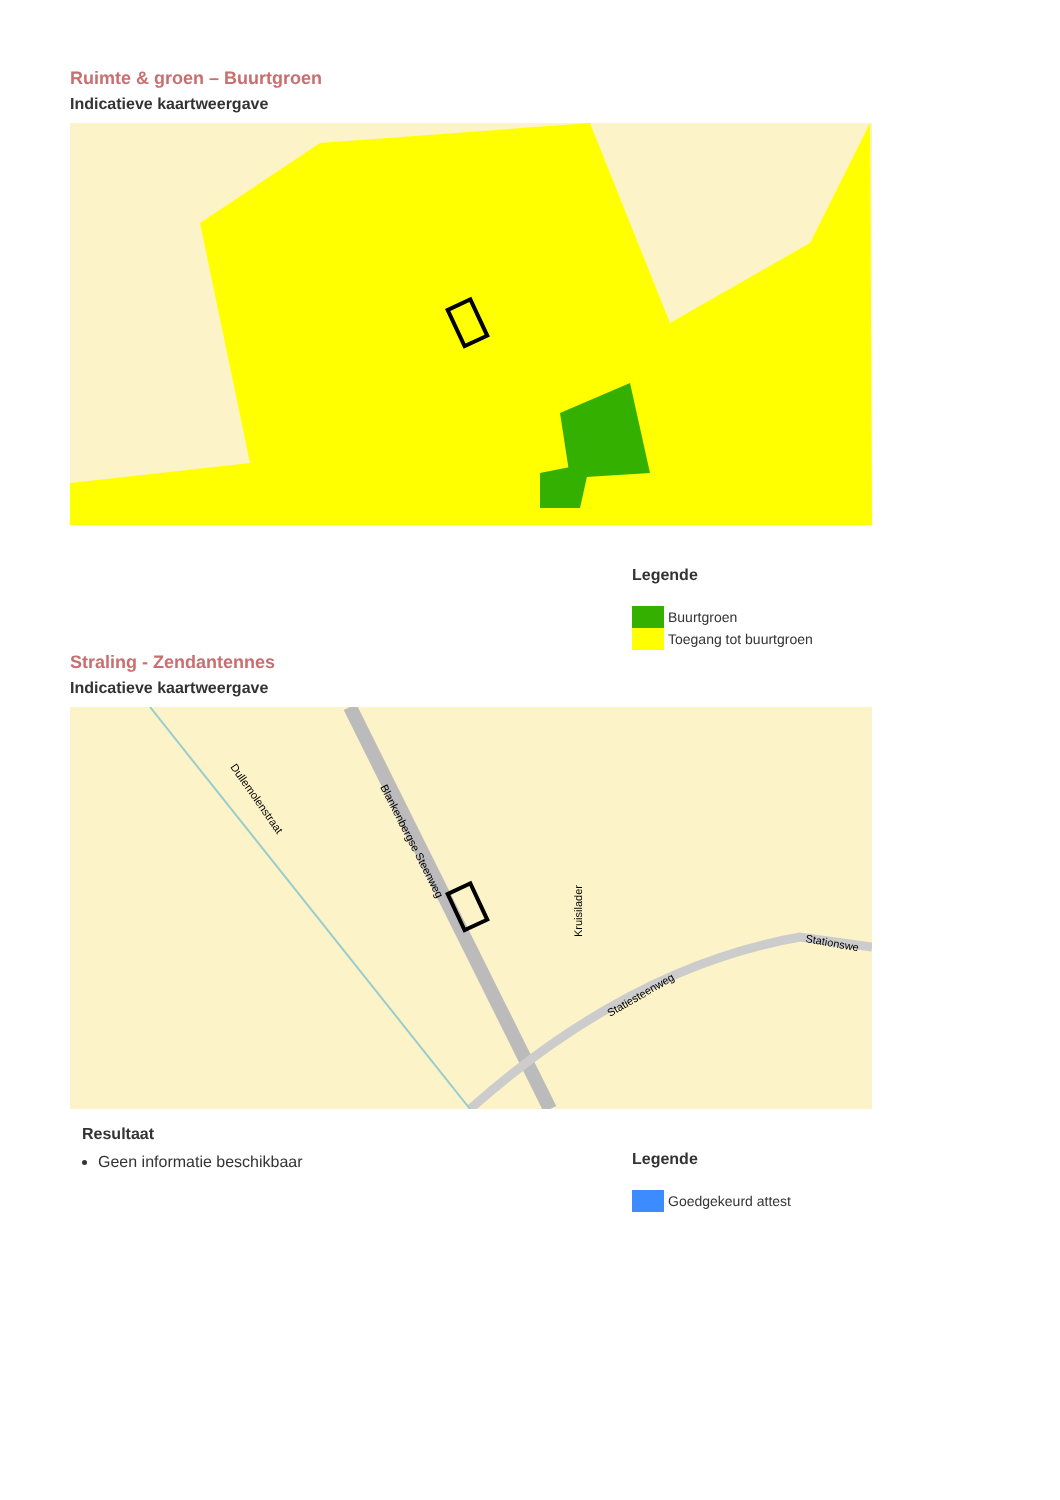Ruimte & groen – Buurtgroen
Indicatieve kaartweergave
Legende
Buurtgroen
Toegang tot buurtgroen
Straling - Zendantennes
Indicatieve kaartweergave
Dullemolenstraat
Blankenbergse Steenweg
Statiesteenweg
Stationswe
Kruisilader
Resultaat
Geen informatie beschikbaar
Legende
Goedgekeurd attest